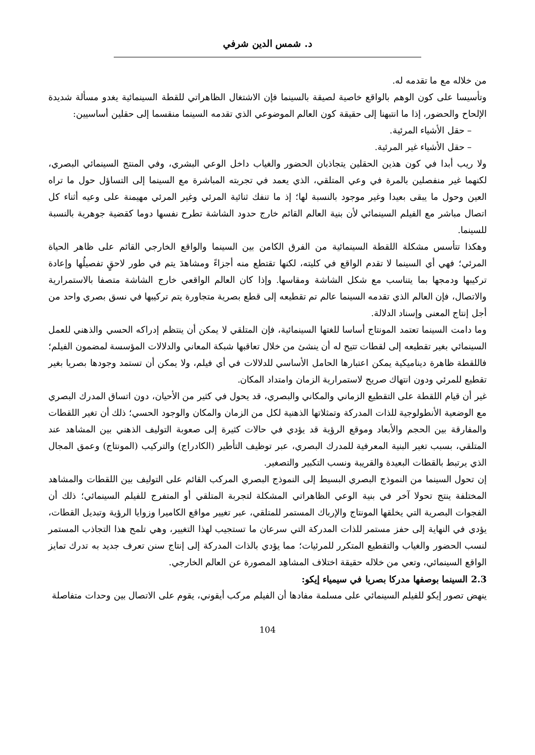د. شمس الدين شرفي
من خلاله مع ما تقدمه له.
وتأسيسا على كون الوهم بالواقع خاصية لصيقة بالسينما فإن الاشتغال الظاهراتي للقطة السينمائية يغدو مسألة شديدة الإلحاح والحضور، إذا ما انتبهنا إلى حقيقة كون العالم الموضوعي الذي تقدمه السينما منقسما إلى حقلين أساسيين:
– حقل الأشياء المرئية.
– حقل الأشياء غير المرئية.
ولا ريب أبدا في كون هذين الحقلين يتجاذبان الحضور والغياب داخل الوعي البشري، وفي المنتج السينمائي البصري، لكنهما غير منفصلين بالمرة في وعي المتلقي، الذي يعمد في تجربته المباشرة مع السينما إلى التساؤل حول ما تراه العين وحول ما يبقى بعيدا وغير موجود بالنسبة لها؛ إذ ما تنفك ثنائية المرئي وغير المرئي مهيمنة على وعيه أثناء كل اتصال مباشر مع الفيلم السينمائي لأن بنية العالم القائم خارج حدود الشاشة تطرح نفسها دوما كقضية جوهرية بالنسبة للسينما.
وهكذا تتأسس مشكلة اللقطة السينمائية من الفرق الكامن بين السينما والواقع الخارجي القائم على ظاهر الحياة المرئي؛ فهي أي السينما لا تقدم الواقع في كليته، لكنها تقتطع منه أجزاءً ومشاهدَ يتم في طور لاحقٍ تفصيلُها وإعادة تركيبها ودمجها بما يتناسب مع شكل الشاشة ومقاسها. وإذا كان العالم الواقعي خارج الشاشة متصفا بالاستمرارية والاتصال، فإن العالم الذي تقدمه السينما عالم تم تقطيعه إلى قطع بصرية متجاورة يتم تركيبها في نسق بصري واحد من أجل إنتاج المعنى وإسناد الدلالة.
وما دامت السينما تعتمد المونتاج أساسا للغتها السينمائية، فإن المتلقي لا يمكن أن ينتظم إدراكه الحسي والذهني للعمل السينمائي بغير تقطيعه إلى لقطات تتيح له أن ينشئ من خلال تعاقبها شبكة المعاني والدلالات المؤسسة لمضمون الفيلم؛ فاللقطة ظاهرة ديناميكية يمكن اعتبارها الحامل الأساسي للدلالات في أي فيلم، ولا يمكن أن تستمد وجودها بصريا بغير تقطيع للمرئي ودون انتهاك صريح لاستمرارية الزمان وامتداد المكان.
غير أن قيام اللقطة على التقطيع الزماني والمكاني والبصري، قد يحول في كثير من الأحيان، دون اتساق المدرك البصري مع الوضعية الأنطولوجية للذات المدركة وتمثلاتها الذهنية لكل من الزمان والمكان والوجود الحسي؛ ذلك أن تغير اللقطات والمفارقة بين الحجم والأبعاد وموقع الرؤية قد يؤدي في حالات كثيرة إلى صعوبة التوليف الذهني بين المشاهد عند المتلقي، بسبب تغير البنية المعرفية للمدرك البصري، عبر توظيف التأطير (الكادراج) والتركيب (المونتاج) وعمق المجال الذي يرتبط بالقطات البعيدة والقريبة ونسب التكبير والتصغير.
إن تحول السينما من النموذج البصري البسيط إلى النموذج البصري المركب القائم على التوليف بين اللقطات والمشاهد المختلفة ينتج تحولا آخر في بنية الوعي الظاهراتي المشكلة لتجربة المتلقي أو المتفرج للفيلم السينمائي؛ ذلك أن الفجوات البصرية التي يخلقها المونتاج والإرباك المستمر للمتلقي، عبر تغيير مواقع الكاميرا وزوايا الرؤية وتبديل القطات، يؤدي في النهاية إلى حفز مستمر للذات المدركة التي سرعان ما تستجيب لهذا التغيير، وهي تلمح هذا التجاذب المستمر لنسب الحضور والغياب والتقطيع المتكرر للمرئيات؛ مما يؤدي بالذات المدركة إلى إنتاج سنن تعرف جديد به تدرك تمايز الواقع السينمائي، وتعي من خلاله حقيقة اختلاف المشاهِد المصورة عن العالم الخارجي.
2.3 السينما بوصفها مدركا بصريا في سيمياء إيكو:
ينهض تصور إيكو للفيلم السينمائي على مسلمة مفادها أن الفيلم مركب أيقوني، يقوم على الاتصال بين وحدات متفاصلة
104